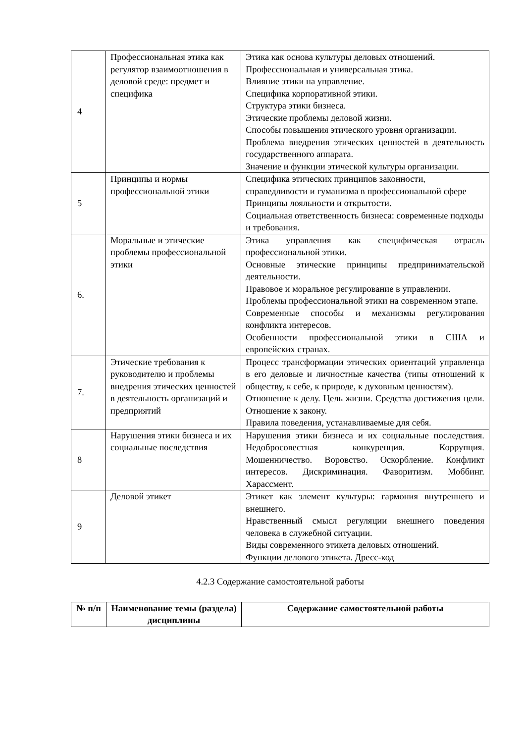| 4 | Профессиональная этика как регулятор взаимоотношения в деловой среде: предмет и специфика | Этика как основа культуры деловых отношений. Профессиональная и универсальная этика. Влияние этики на управление. Специфика корпоративной этики. Структура этики бизнеса. Этические проблемы деловой жизни. Способы повышения этического уровня организации. Проблема внедрения этических ценностей в деятельность государственного аппарата. Значение и функции этической культуры организации. |
| 5 | Принципы и нормы профессиональной этики | Специфика этических принципов законности, справедливости и гуманизма в профессиональной сфере Принципы лояльности и открытости. Социальная ответственность бизнеса: современные подходы и требования. |
| 6. | Моральные и этические проблемы профессиональной этики | Этика управления как специфическая отрасль профессиональной этики. Основные этические принципы предпринимательской деятельности. Правовое и моральное регулирование в управлении. Проблемы профессиональной этики на современном этапе. Современные способы и механизмы регулирования конфликта интересов. Особенности профессиональной этики в США и европейских странах. |
| 7. | Этические требования к руководителю и проблемы внедрения этических ценностей в деятельность организаций и предприятий | Процесс трансформации этических ориентаций управленца в его деловые и личностные качества (типы отношений к обществу, к себе, к природе, к духовным ценностям). Отношение к делу. Цель жизни. Средства достижения цели. Отношение к закону. Правила поведения, устанавливаемые для себя. |
| 8 | Нарушения этики бизнеса и их социальные последствия | Нарушения этики бизнеса и их социальные последствия. Недобросовестная конкуренция. Коррупция. Мошенничество. Воровство. Оскорбление. Конфликт интересов. Дискриминация. Фаворитизм. Моббинг. Харассмент. |
| 9 | Деловой этикет | Этикет как элемент культуры: гармония внутреннего и внешнего. Нравственный смысл регуляции внешнего поведения человека в служебной ситуации. Виды современного этикета деловых отношений. Функции делового этикета. Дресс-код |
4.2.3 Содержание самостоятельной работы
| № п/п | Наименование темы (раздела) дисциплины | Содержание самостоятельной работы |
| --- | --- | --- |